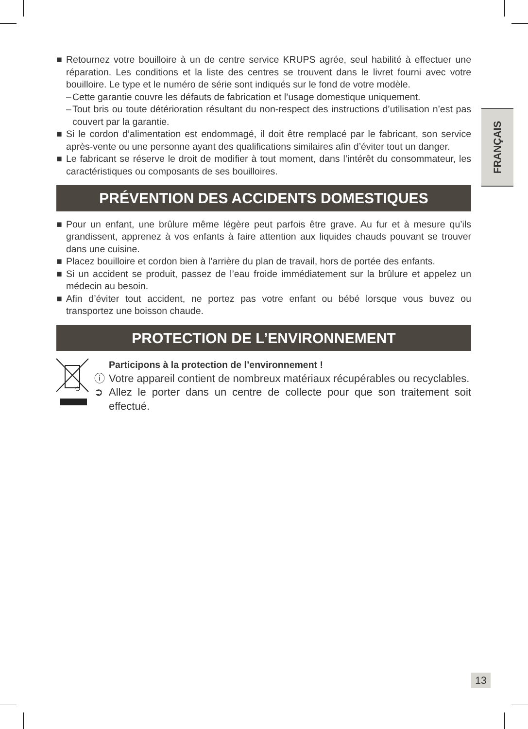FRANÇAIS
■ Retournez votre bouilloire à un de centre service KRUPS agrée, seul habilité à effectuer une réparation. Les conditions et la liste des centres se trouvent dans le livret fourni avec votre bouilloire. Le type et le numéro de série sont indiqués sur le fond de votre modèle.
– Cette garantie couvre les défauts de fabrication et l’usage domestique uniquement.
– Tout bris ou toute détérioration résultant du non-respect des instructions d’utilisation n’est pas couvert par la garantie.
■ Si le cordon d’alimentation est endommagé, il doit être remplacé par le fabricant, son service après-vente ou une personne ayant des qualifications similaires afin d’éviter tout un danger.
■ Le fabricant se réserve le droit de modifier à tout moment, dans l’intérêt du consommateur, les caractéristiques ou composants de ses bouilloires.
PRÉVENTION DES ACCIDENTS DOMESTIQUES
■ Pour un enfant, une brûlure même légère peut parfois être grave. Au fur et à mesure qu’ils grandissent, apprenez à vos enfants à faire attention aux liquides chauds pouvant se trouver dans une cuisine.
■ Placez bouilloire et cordon bien à l’arrière du plan de travail, hors de portée des enfants.
■ Si un accident se produit, passez de l’eau froide immédiatement sur la brûlure et appelez un médecin au besoin.
■ Afin d’éviter tout accident, ne portez pas votre enfant ou bébé lorsque vous buvez ou transportez une boisson chaude.
PROTECTION DE L’ENVIRONNEMENT
Participons à la protection de l’environnement !
ⓘ Votre appareil contient de nombreux matériaux récupérables ou recyclables.
➲ Allez le porter dans un centre de collecte pour que son traitement soit effectué.
13